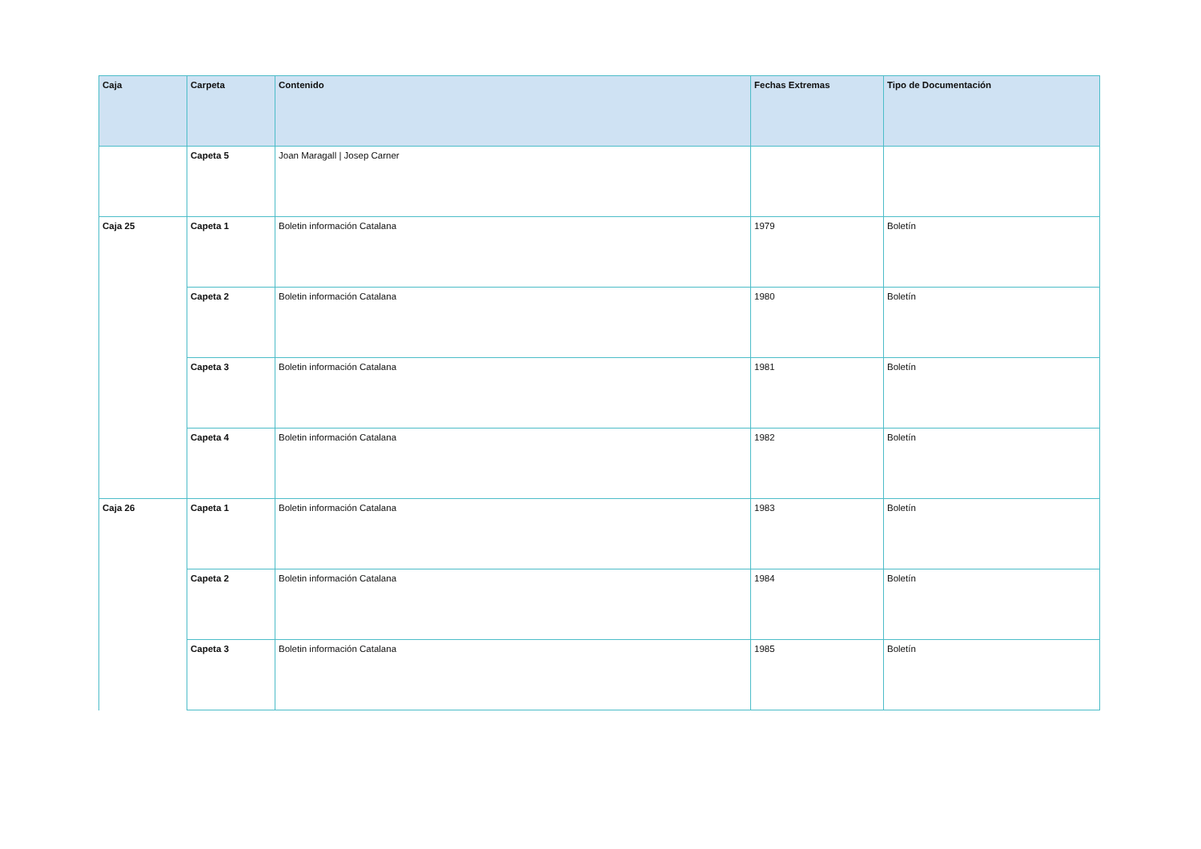| Caja | Carpeta | Contenido | Fechas Extremas | Tipo de Documentación |
| --- | --- | --- | --- | --- |
| | Capeta 5 | Joan Maragall / Josep Carner | | |
| Caja 25 | Capeta 1 | Boletin información Catalana | 1979 | Boletín |
| | Capeta 2 | Boletin información Catalana | 1980 | Boletín |
| | Capeta 3 | Boletin información Catalana | 1981 | Boletín |
| | Capeta 4 | Boletin información Catalana | 1982 | Boletín |
| Caja 26 | Capeta 1 | Boletin información Catalana | 1983 | Boletín |
| | Capeta 2 | Boletin información Catalana | 1984 | Boletín |
| | Capeta 3 | Boletin información Catalana | 1985 | Boletín |